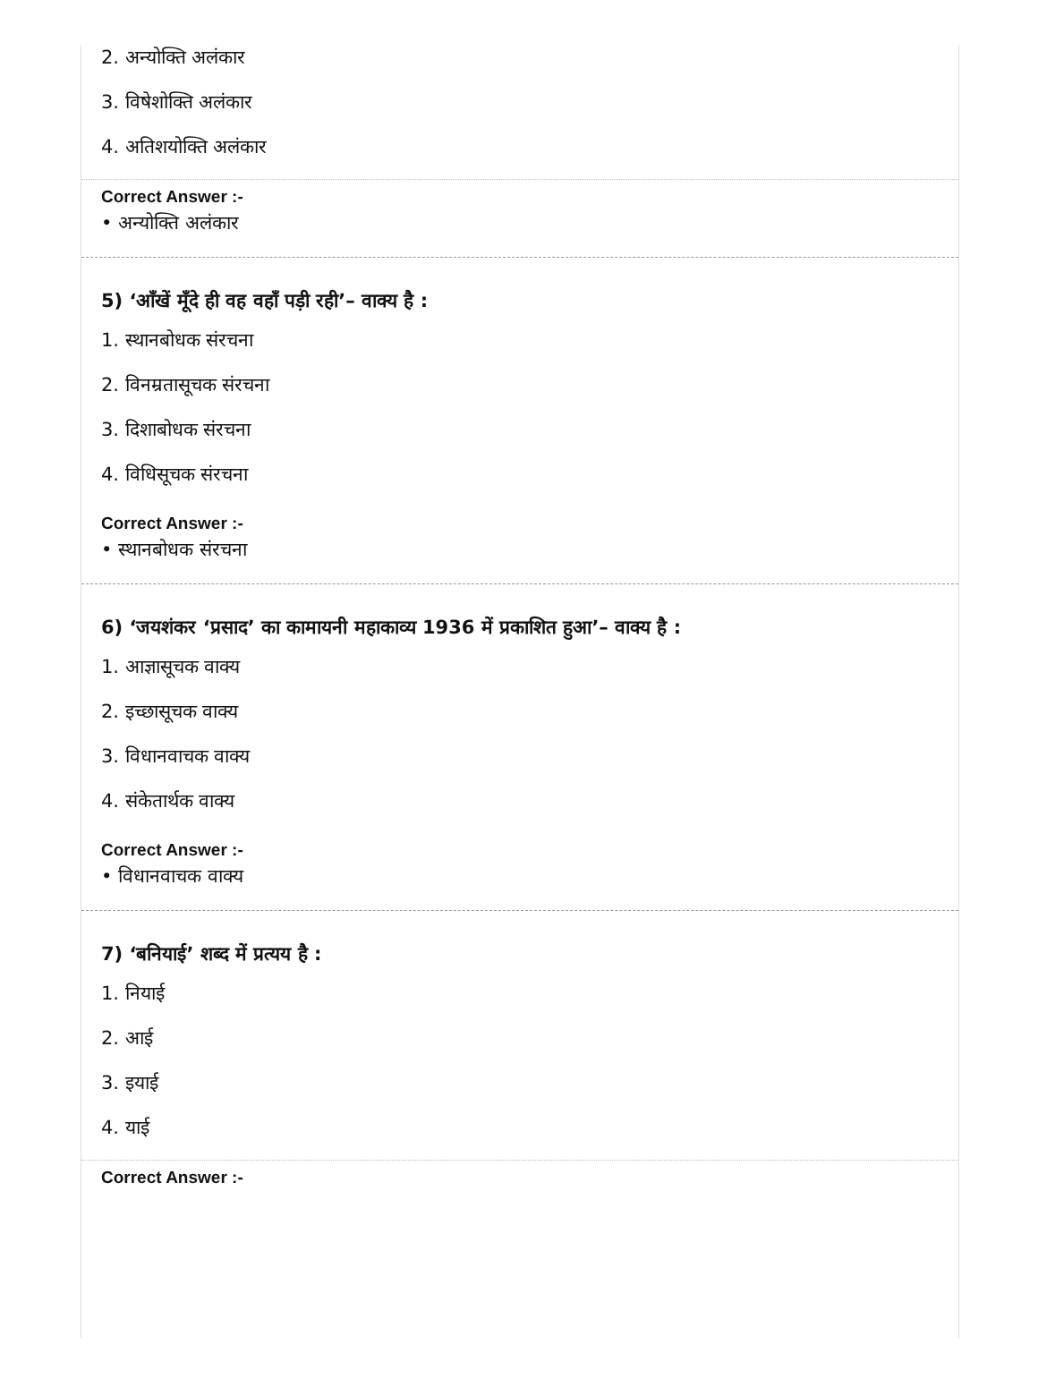2. अन्योक्ति अलंकार
3. विषेशोक्ति अलंकार
4. अतिशयोक्ति अलंकार
Correct Answer :-
• अन्योक्ति अलंकार
5) ‘आँखें मूँदे ही वह वहाँ पड़ी रही’– वाक्य है :
1. स्थानबोधक संरचना
2. विनम्रतासूचक संरचना
3. दिशाबोधक संरचना
4. विधिसूचक संरचना
Correct Answer :-
• स्थानबोधक संरचना
6) ‘जयशंकर ‘प्रसाद’ का कामायनी महाकाव्य 1936 में प्रकाशित हुआ’– वाक्य है :
1. आज्ञासूचक वाक्य
2. इच्छासूचक वाक्य
3. विधानवाचक वाक्य
4. संकेतार्थक वाक्य
Correct Answer :-
• विधानवाचक वाक्य
7) ‘बनियाई’ शब्द में प्रत्यय है :
1. नियाई
2. आई
3. इयाई
4. याई
Correct Answer :-